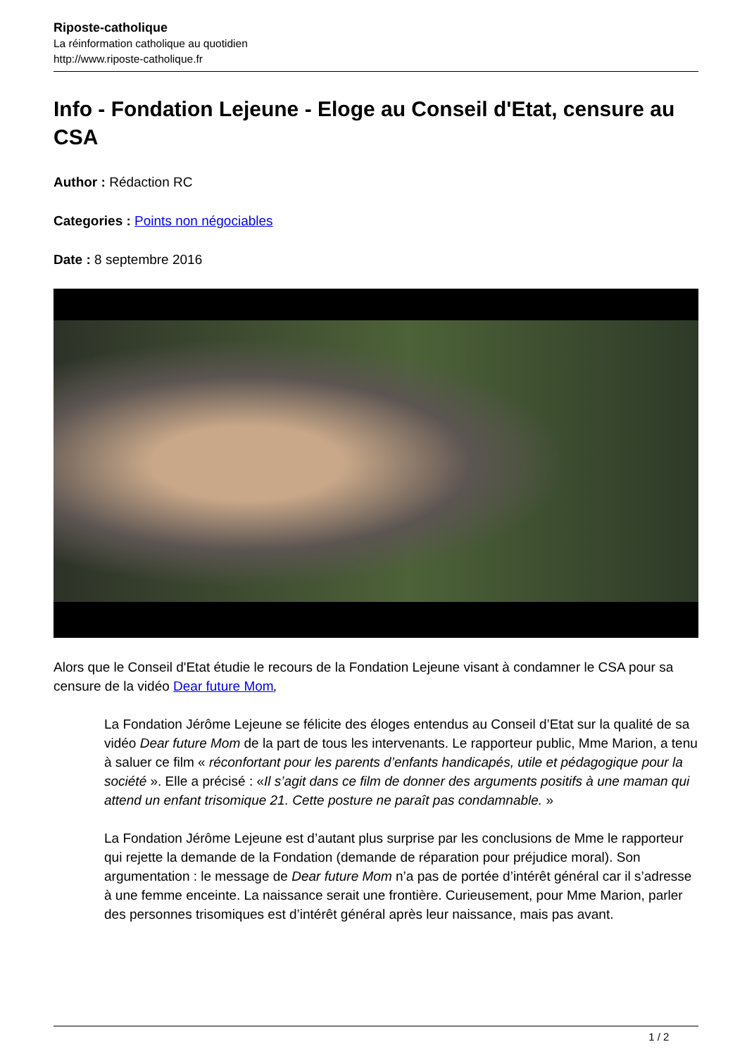Riposte-catholique
La réinformation catholique au quotidien
http://www.riposte-catholique.fr
Info - Fondation Lejeune - Eloge au Conseil d'Etat, censure au CSA
Author : Rédaction RC
Categories : Points non négociables
Date : 8 septembre 2016
Alors que le Conseil d'Etat étudie le recours de la Fondation Lejeune visant à condamner le CSA pour sa censure de la vidéo Dear future Mom,
La Fondation Jérôme Lejeune se félicite des éloges entendus au Conseil d’Etat sur la qualité de sa vidéo Dear future Mom de la part de tous les intervenants. Le rapporteur public, Mme Marion, a tenu à saluer ce film « réconfortant pour les parents d’enfants handicapés, utile et pédagogique pour la société ». Elle a précisé : «Il s’agit dans ce film de donner des arguments positifs à une maman qui attend un enfant trisomique 21. Cette posture ne paraît pas condamnable. »
La Fondation Jérôme Lejeune est d’autant plus surprise par les conclusions de Mme le rapporteur qui rejette la demande de la Fondation (demande de réparation pour préjudice moral). Son argumentation : le message de Dear future Mom n’a pas de portée d’intérêt général car il s’adresse à une femme enceinte. La naissance serait une frontière. Curieusement, pour Mme Marion, parler des personnes trisomiques est d’intérêt général après leur naissance, mais pas avant.
1 / 2